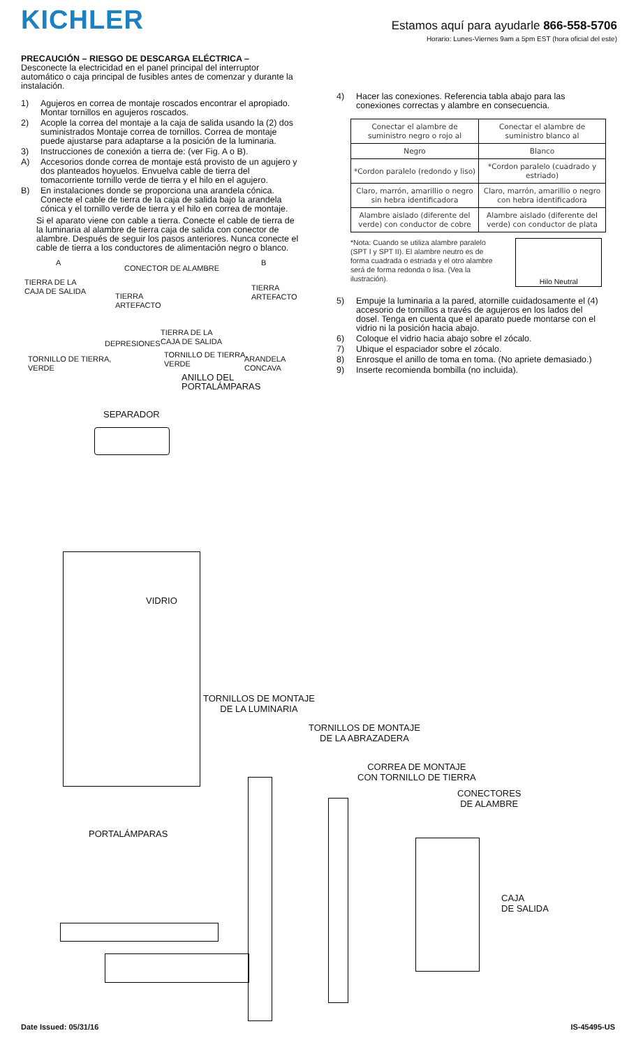KICHLER
Estamos aquí para ayudarle 866-558-5706
Horario: Lunes-Viernes 9am a 5pm EST (hora oficial del este)
PRECAUCIÓN – RIESGO DE DESCARGA ELÉCTRICA –
Desconecte la electricidad en el panel principal del interruptor automático o caja principal de fusibles antes de comenzar y durante la instalación.
1) Agujeros en correa de montaje roscados encontrar el apropiado. Montar tornillos en agujeros roscados.
2) Acople la correa del montaje a la caja de salida usando la (2) dos suministrados Montaje correa de tornillos. Correa de montaje puede ajustarse para adaptarse a la posición de la luminaria.
3) Instrucciones de conexión a tierra de: (ver Fig. A o B).
A) Accesorios donde correa de montaje está provisto de un agujero y dos planteados hoyuelos. Envuelva cable de tierra del tomacorriente tornillo verde de tierra y el hilo en el agujero.
B) En instalaciones donde se proporciona una arandela cónica. Conecte el cable de tierra de la caja de salida bajo la arandela cónica y el tornillo verde de tierra y el hilo en correa de montaje.
Si el aparato viene con cable a tierra. Conecte el cable de tierra de la luminaria al alambre de tierra caja de salida con conector de alambre. Después de seguir los pasos anteriores. Nunca conecte el cable de tierra a los conductores de alimentación negro o blanco.
A
CONECTOR DE ALAMBRE
B
TIERRA DE LA
CAJA DE SALIDA
TIERRA
ARTEFACTO
TIERRA
ARTEFACTO
TIERRA DE LA
CAJA DE SALIDA DEPRESIONES
TORNILLO DE TIERRA,
VERDE
TORNILLO DE TIERRA,
VERDE
ARANDELA
CONCAVA
ANILLO DEL
PORTALÁMPARAS
SEPARADOR
4) Hacer las conexiones. Referencia tabla abajo para las conexiones correctas y alambre en consecuencia.
| Conectar el alambre de suministro negro o rojo al | Conectar el alambre de suministro blanco al |
| Negro | Blanco |
| *Cordon paralelo (redondo y liso) | *Cordon paralelo (cuadrado y estriado) |
| Claro, marrón, amarillio o negro sin hebra identificadora | Claro, marrón, amarillio o negro con hebra identificadora |
| Alambre aislado (diferente del verde) con conductor de cobre | Alambre aislado (diferente del verde) con conductor de plata |
*Nota: Cuando se utiliza alambre paralelo (SPT I y SPT II). El alambre neutro es de forma cuadrada o estriada y el otro alambre será de forma redonda o lisa. (Vea la ilustración).
Hilo Neutral
5) Empuje la luminaria a la pared, atornille cuidadosamente el (4) accesorio de tornillos a través de agujeros en los lados del dosel. Tenga en cuenta que el aparato puede montarse con el vidrio ni la posición hacia abajo.
6) Coloque el vidrio hacia abajo sobre el zócalo.
7) Ubique el espaciador sobre el zócalo.
8) Enrosque el anillo de toma en toma. (No apriete demasiado.)
9) Inserte recomienda bombilla (no incluida).
VIDRIO
TORNILLOS DE MONTAJE
DE LA LUMINARIA
TORNILLOS DE MONTAJE
DE LA ABRAZADERA
CORREA DE MONTAJE
CON TORNILLO DE TIERRA
CONECTORES
DE ALAMBRE
PORTALÁMPARAS
CAJA
DE SALIDA
Date Issued: 05/31/16 IS-45495-US